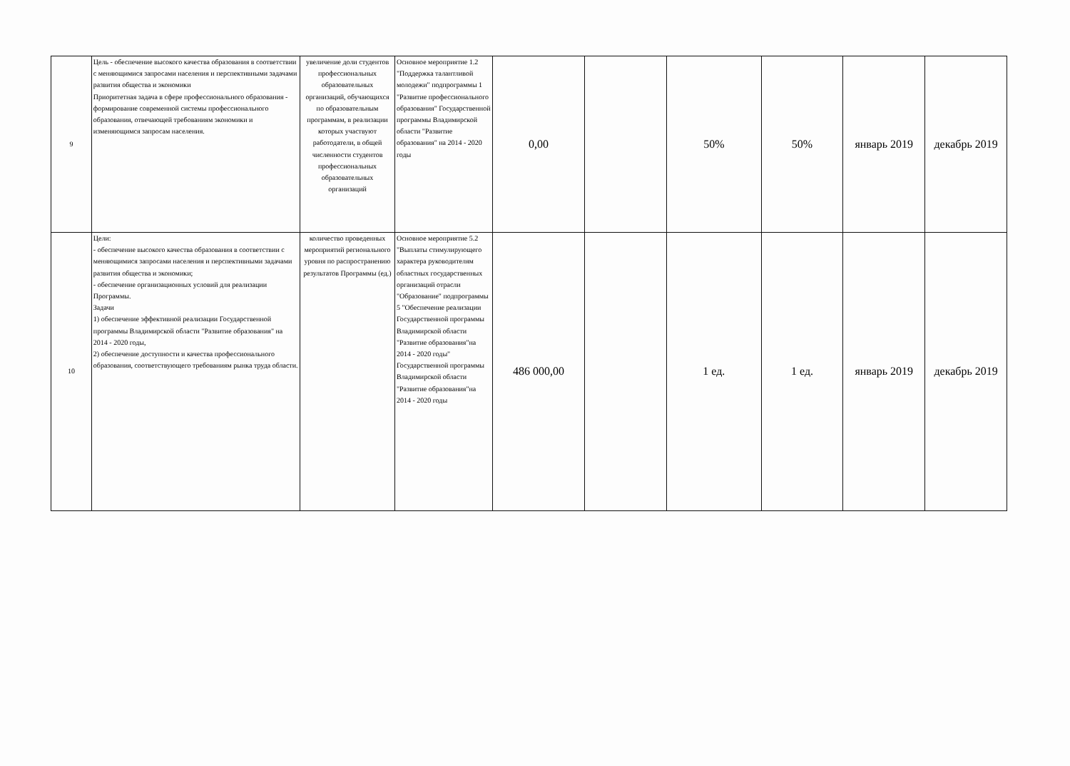| 9 | Цель - обеспечение высокого качества образования в соответствии с меняющимися запросами населения и перспективными задачами развития общества и экономики Приоритетная задача в сфере профессионального образования - формирование современной системы профессионального образования, отвечающей требованиям экономики и изменяющимся запросам населения. | увеличение доли студентов профессиональных образовательных организаций, обучающихся по образовательным программам, в реализации которых участвуют работодатели, в общей численности студентов профессиональных образовательных организаций | Основное мероприятие 1.2 "Поддержка талантливой молодежи" подпрограммы 1 "Развитие профессионального образования" Государственной программы Владимирской области "Развитие образования" на 2014 - 2020 годы | 0,00 | | 50% | 50% | январь 2019 | декабрь 2019 |
| 10 | Цели: - обеспечение высокого качества образования в соответствии с меняющимися запросами населения и перспективными задачами развития общества и экономики; - обеспечение организационных условий для реализации Программы. Задачи 1) обеспечение эффективной реализации Государственной программы Владимирской области "Развитие образования" на 2014 - 2020 годы, 2) обеспечение доступности и качества профессионального образования, соответствующего требованиям рынка труда области. | количество проведенных мероприятий регионального уровня по распространению результатов Программы (ед.) | Основное мероприятие 5.2 "Выплаты стимулирующего характера руководителям областных государственных организаций отрасли "Образование" подпрограммы 5 "Обеспечение реализации Государственной программы Владимирской области "Развитие образования"на 2014 - 2020 годы" Государственной программы Владимирской области "Развитие образования"на 2014 - 2020 годы | 486 000,00 | | 1 ед. | 1 ед. | январь 2019 | декабрь 2019 |